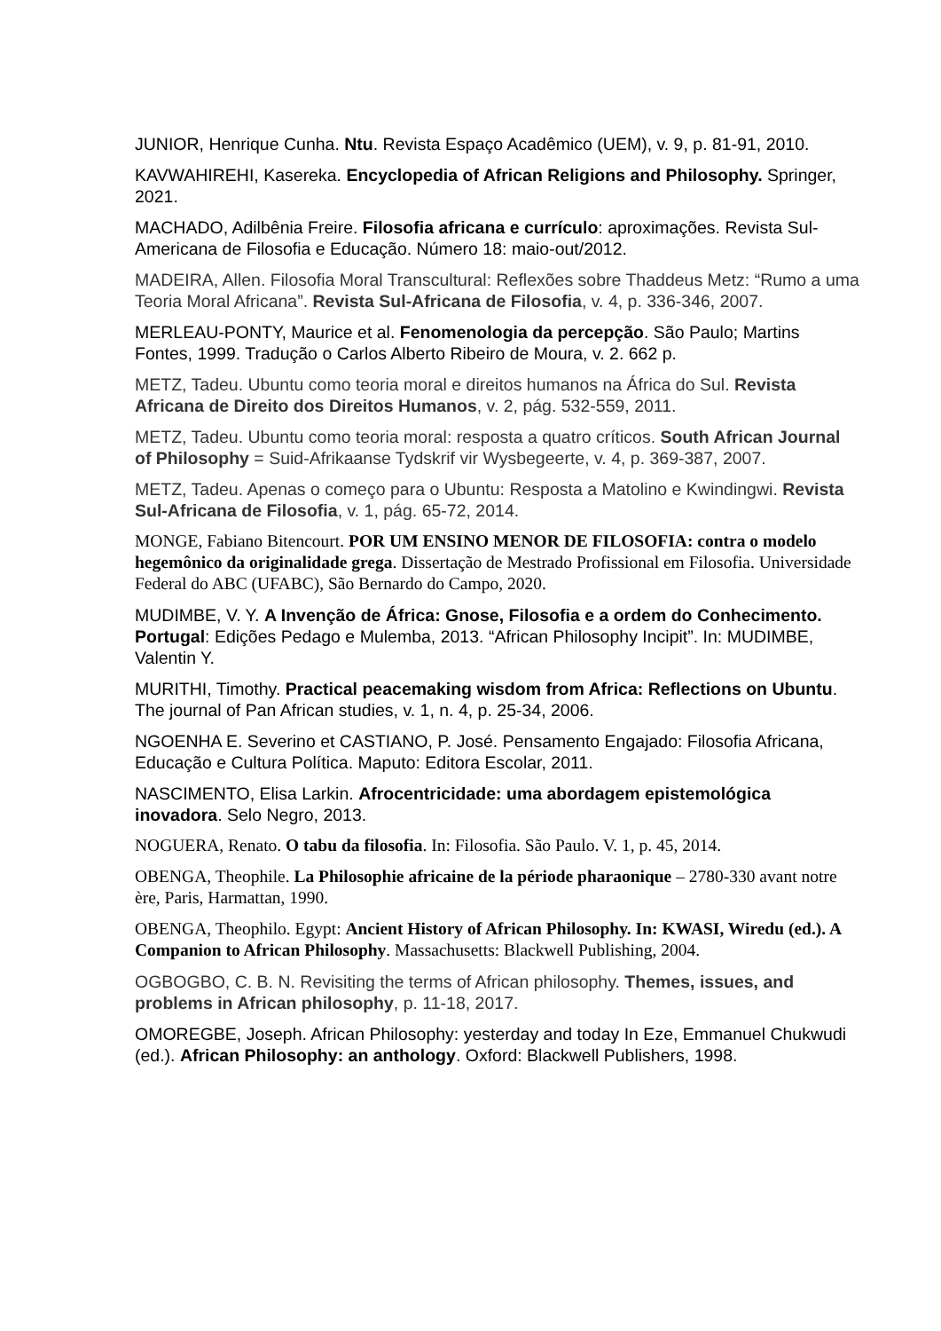JUNIOR, Henrique Cunha. Ntu. Revista Espaço Acadêmico (UEM), v. 9, p. 81-91, 2010.
KAVWAHIREHI, Kasereka. Encyclopedia of African Religions and Philosophy. Springer, 2021.
MACHADO, Adilbênia Freire. Filosofia africana e currículo: aproximações. Revista Sul-Americana de Filosofia e Educação. Número 18: maio-out/2012.
MADEIRA, Allen. Filosofia Moral Transcultural: Reflexões sobre Thaddeus Metz: “Rumo a uma Teoria Moral Africana”. Revista Sul-Africana de Filosofia, v. 4, p. 336-346, 2007.
MERLEAU-PONTY, Maurice et al. Fenomenologia da percepção. São Paulo; Martins Fontes, 1999. Tradução o Carlos Alberto Ribeiro de Moura, v. 2. 662 p.
METZ, Tadeu. Ubuntu como teoria moral e direitos humanos na África do Sul. Revista Africana de Direito dos Direitos Humanos, v. 2, pág. 532-559, 2011.
METZ, Tadeu. Ubuntu como teoria moral: resposta a quatro críticos. South African Journal of Philosophy = Suid-Afrikaanse Tydskrif vir Wysbegeerte, v. 4, p. 369-387, 2007.
METZ, Tadeu. Apenas o começo para o Ubuntu: Resposta a Matolino e Kwindingwi. Revista Sul-Africana de Filosofia, v. 1, pág. 65-72, 2014.
MONGE, Fabiano Bitencourt. POR UM ENSINO MENOR DE FILOSOFIA: contra o modelo hegemônico da originalidade grega. Dissertação de Mestrado Profissional em Filosofia. Universidade Federal do ABC (UFABC), São Bernardo do Campo, 2020.
MUDIMBE, V. Y. A Invenção de África: Gnose, Filosofia e a ordem do Conhecimento. Portugal: Edições Pedago e Mulemba, 2013. “African Philosophy Incipit”. In: MUDIMBE, Valentin Y.
MURITHI, Timothy. Practical peacemaking wisdom from Africa: Reflections on Ubuntu. The journal of Pan African studies, v. 1, n. 4, p. 25-34, 2006.
NGOENHA E. Severino et CASTIANO, P. José. Pensamento Engajado: Filosofia Africana, Educação e Cultura Política. Maputo: Editora Escolar, 2011.
NASCIMENTO, Elisa Larkin. Afrocentricidade: uma abordagem epistemológica inovadora. Selo Negro, 2013.
NOGUERA, Renato. O tabu da filosofia. In: Filosofia. São Paulo. V. 1, p. 45, 2014.
OBENGA, Theophile. La Philosophie africaine de la période pharaonique – 2780-330 avant notre ère, Paris, Harmattan, 1990.
OBENGA, Theophilo. Egypt: Ancient History of African Philosophy. In: KWASI, Wiredu (ed.). A Companion to African Philosophy. Massachusetts: Blackwell Publishing, 2004.
OGBOGBO, C. B. N. Revisiting the terms of African philosophy. Themes, issues, and problems in African philosophy, p. 11-18, 2017.
OMOREGBE, Joseph. African Philosophy: yesterday and today In Eze, Emmanuel Chukwudi (ed.). African Philosophy: an anthology. Oxford: Blackwell Publishers, 1998.